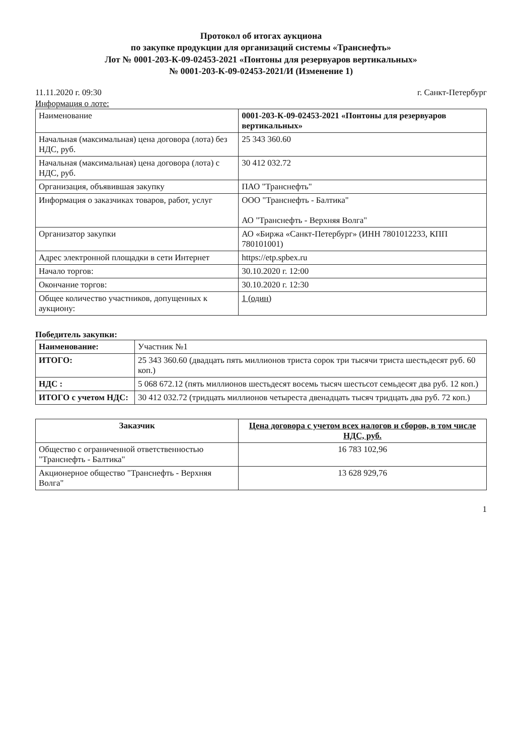Протокол об итогах аукциона
по закупке продукции для организаций системы «Транснефть»
Лот № 0001-203-К-09-02453-2021 «Понтоны для резервуаров вертикальных»
№ 0001-203-К-09-02453-2021/И (Изменение 1)
11.11.2020 г. 09:30 г. Санкт-Петербург
Информация о лоте:
| Наименование | 0001-203-К-09-02453-2021 «Понтоны для резервуаров вертикальных» |
| Начальная (максимальная) цена договора (лота) без НДС, руб. | 25 343 360.60 |
| Начальная (максимальная) цена договора (лота) с НДС, руб. | 30 412 032.72 |
| Организация, объявившая закупку | ПАО "Транснефть" |
| Информация о заказчиках товаров, работ, услуг | ООО "Транснефть - Балтика" АО "Транснефть - Верхняя Волга" |
| Организатор закупки | АО «Биржа «Санкт-Петербург» (ИНН 7801012233, КПП 780101001) |
| Адрес электронной площадки в сети Интернет | https://etp.spbex.ru |
| Начало торгов: | 30.10.2020 г. 12:00 |
| Окончание торгов: | 30.10.2020 г. 12:30 |
| Общее количество участников, допущенных к аукциону: | 1 (один) |
Победитель закупки:
| Наименование: | Участник №1 |
| ИТОГО: | 25 343 360.60 (двадцать пять миллионов триста сорок три тысячи триста шестьдесят руб. 60 коп.) |
| НДС : | 5 068 672.12 (пять миллионов шестьдесят восемь тысяч шестьсот семьдесят два руб. 12 коп.) |
| ИТОГО с учетом НДС: | 30 412 032.72 (тридцать миллионов четыреста двенадцать тысяч тридцать два руб. 72 коп.) |
| Заказчик | Цена договора с учетом всех налогов и сборов, в том числе НДС, руб. |
| --- | --- |
| Общество с ограниченной ответственностью "Транснефть - Балтика" | 16 783 102,96 |
| Акционерное общество "Транснефть - Верхняя Волга" | 13 628 929,76 |
1